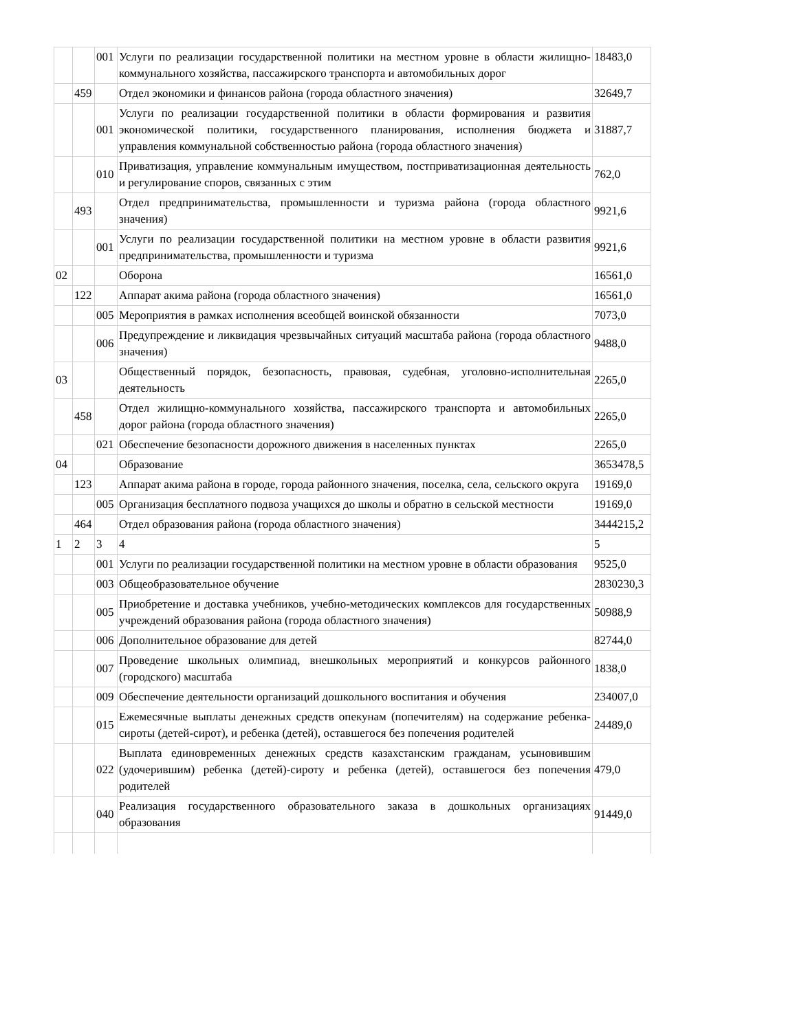| | | 001 | Услуги по реализации государственной политики на местном уровне в области жилищно-коммунального хозяйства, пассажирского транспорта и автомобильных дорог | 18483,0 |
| | 459 | | Отдел экономики и финансов района (города областного значения) | 32649,7 |
| | | 001 | Услуги по реализации государственной политики в области формирования и развития экономической политики, государственного планирования, исполнения бюджета и управления коммунальной собственностью района (города областного значения) | 31887,7 |
| | | 010 | Приватизация, управление коммунальным имуществом, постприватизационная деятельность и регулирование споров, связанных с этим | 762,0 |
| | 493 | | Отдел предпринимательства, промышленности и туризма района (города областного значения) | 9921,6 |
| | | 001 | Услуги по реализации государственной политики на местном уровне в области развития предпринимательства, промышленности и туризма | 9921,6 |
| 02 | | | Оборона | 16561,0 |
| | 122 | | Аппарат акима района (города областного значения) | 16561,0 |
| | | 005 | Мероприятия в рамках исполнения всеобщей воинской обязанности | 7073,0 |
| | | 006 | Предупреждение и ликвидация чрезвычайных ситуаций масштаба района (города областного значения) | 9488,0 |
| 03 | | | Общественный порядок, безопасность, правовая, судебная, уголовно-исполнительная деятельность | 2265,0 |
| | 458 | | Отдел жилищно-коммунального хозяйства, пассажирского транспорта и автомобильных дорог района (города областного значения) | 2265,0 |
| | | 021 | Обеспечение безопасности дорожного движения в населенных пунктах | 2265,0 |
| 04 | | | Образование | 3653478,5 |
| | 123 | | Аппарат акима района в городе, города районного значения, поселка, села, сельского округа | 19169,0 |
| | | 005 | Организация бесплатного подвоза учащихся до школы и обратно в сельской местности | 19169,0 |
| | 464 | | Отдел образования района (города областного значения) | 3444215,2 |
| 1 | 2 | 3 | 4 | 5 |
| | | 001 | Услуги по реализации государственной политики на местном уровне в области образования | 9525,0 |
| | | 003 | Общеобразовательное обучение | 2830230,3 |
| | | 005 | Приобретение и доставка учебников, учебно-методических комплексов для государственных учреждений образования района (города областного значения) | 50988,9 |
| | | 006 | Дополнительное образование для детей | 82744,0 |
| | | 007 | Проведение школьных олимпиад, внешкольных мероприятий и конкурсов районного (городского) масштаба | 1838,0 |
| | | 009 | Обеспечение деятельности организаций дошкольного воспитания и обучения | 234007,0 |
| | | 015 | Ежемесячные выплаты денежных средств опекунам (попечителям) на содержание ребенка-сироты (детей-сирот), и ребенка (детей), оставшегося без попечения родителей | 24489,0 |
| | | 022 | Выплата единовременных денежных средств казахстанским гражданам, усыновившим (удочерившим) ребенка (детей)-сироту и ребенка (детей), оставшегося без попечения родителей | 479,0 |
| | | 040 | Реализация государственного образовательного заказа в дошкольных организациях образования | 91449,0 |